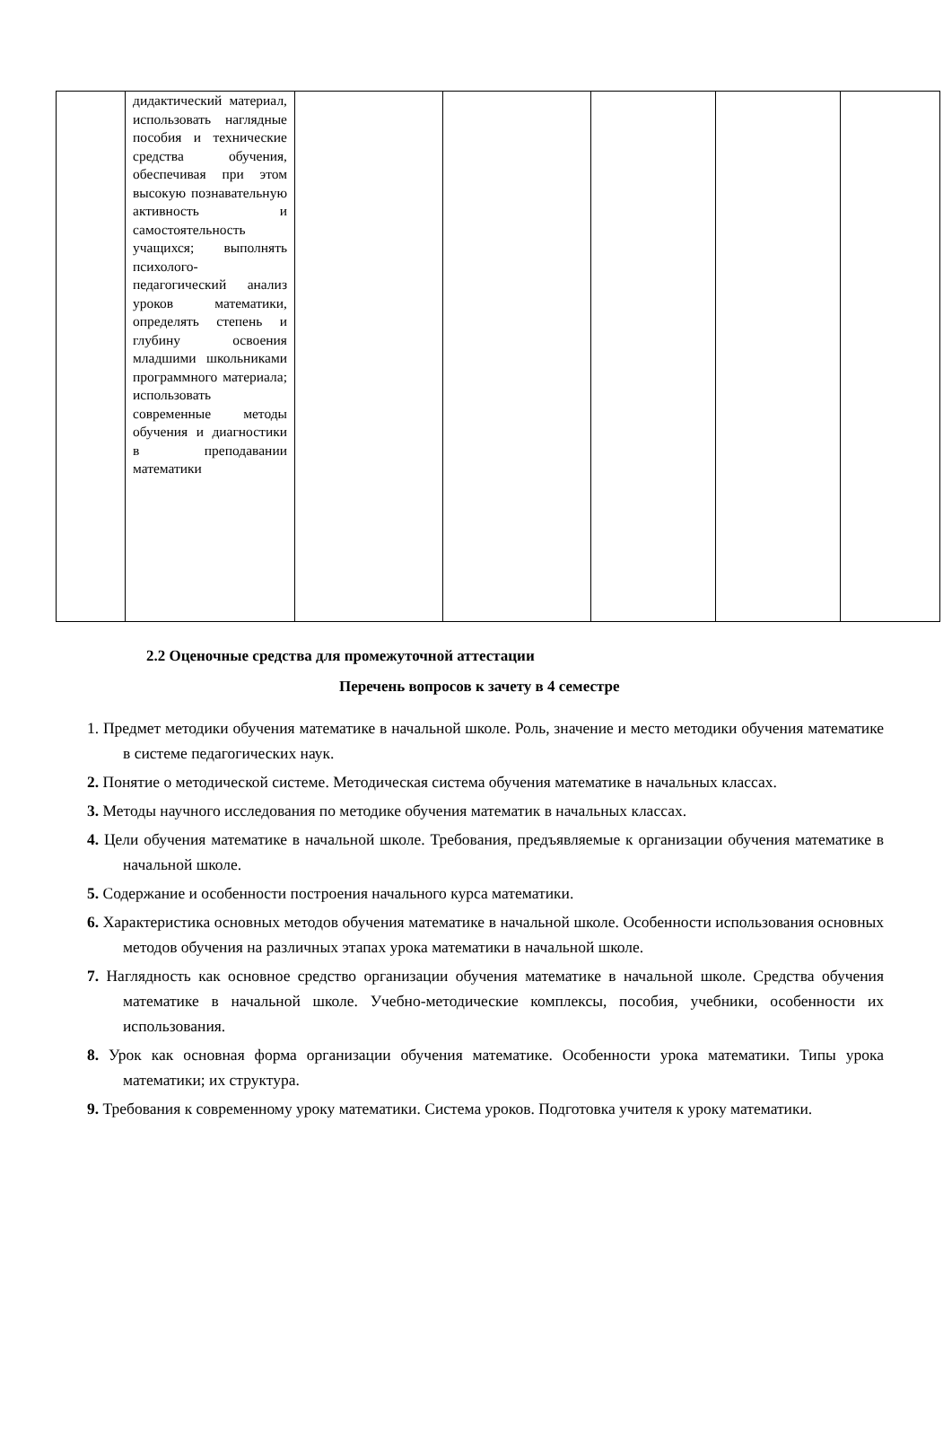| | дидактический материал, использовать наглядные пособия и технические средства обучения, обеспечивая при этом высокую познавательную активность и самостоятельность учащихся; выполнять психолого-педагогический анализ уроков математики, определять степень и глубину освоения младшими школьниками программного материала; использовать современные методы обучения и диагностики в преподавании математики | | | | | |
2.2 Оценочные средства для промежуточной аттестации
Перечень вопросов к зачету в 4 семестре
1. Предмет методики обучения математике в начальной школе. Роль, значение и место методики обучения математике в системе педагогических наук.
2. Понятие о методической системе. Методическая система обучения математике в начальных классах.
3. Методы научного исследования по методике обучения математик в начальных классах.
4. Цели обучения математике в начальной школе. Требования, предъявляемые к организации обучения математике в начальной школе.
5. Содержание и особенности построения начального курса математики.
6. Характеристика основных методов обучения математике в начальной школе. Особенности использования основных методов обучения на различных этапах урока математики в начальной школе.
7. Наглядность как основное средство организации обучения математике в начальной школе. Средства обучения математике в начальной школе. Учебно-методические комплексы, пособия, учебники, особенности их использования.
8. Урок как основная форма организации обучения математике. Особенности урока математики. Типы урока математики; их структура.
9. Требования к современному уроку математики. Система уроков. Подготовка учителя к уроку математики.